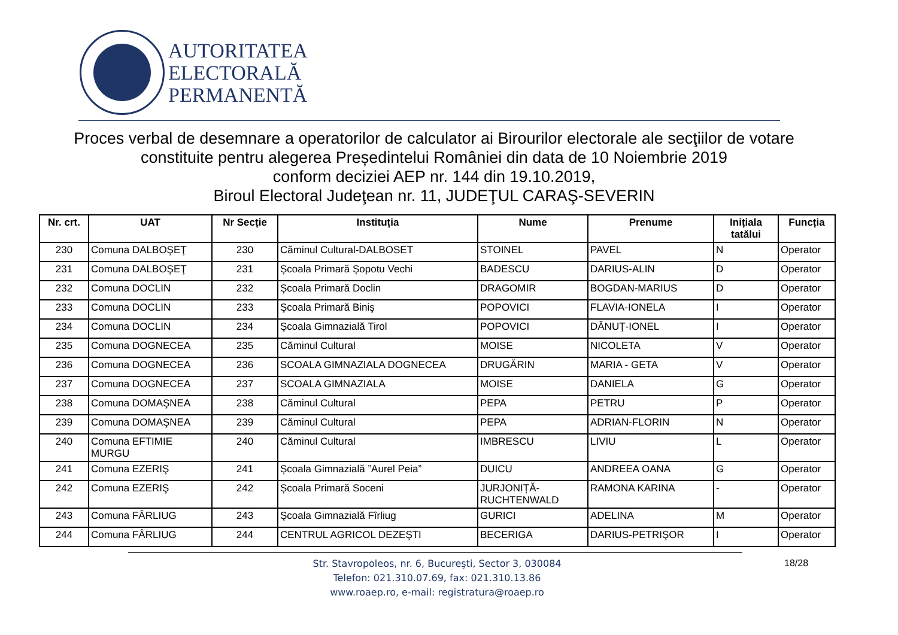AUTORITATEA
ELECTORALĂ
PERMANENTĂ
Proces verbal de desemnare a operatorilor de calculator ai Birourilor electorale ale secţiilor de votare constituite pentru alegerea Președintelui României din data de 10 Noiembrie 2019
conform deciziei AEP nr. 144 din 19.10.2019,
Biroul Electoral Judeţean nr. 11, JUDEŢUL CARAŞ-SEVERIN
| Nr. crt. | UAT | Nr Secție | Instituția | Nume | Prenume | Inițiala tatălui | Funcția |
| --- | --- | --- | --- | --- | --- | --- | --- |
| 230 | Comuna DALBOŞEŢ | 230 | Căminul Cultural-DALBOSET | STOINEL | PAVEL | N | Operator |
| 231 | Comuna DALBOŞEŢ | 231 | Școala Primară Șopotu Vechi | BADESCU | DARIUS-ALIN | D | Operator |
| 232 | Comuna DOCLIN | 232 | Școala Primară Doclin | DRAGOMIR | BOGDAN-MARIUS | D | Operator |
| 233 | Comuna DOCLIN | 233 | Şcoala Primară Biniş | POPOVICI | FLAVIA-IONELA | I | Operator |
| 234 | Comuna DOCLIN | 234 | Şcoala Gimnazială Tirol | POPOVICI | DĂNUŢ-IONEL | I | Operator |
| 235 | Comuna DOGNECEA | 235 | Căminul Cultural | MOISE | NICOLETA | V | Operator |
| 236 | Comuna DOGNECEA | 236 | SCOALA GIMNAZIALA DOGNECEA | DRUGĂRIN | MARIA - GETA | V | Operator |
| 237 | Comuna DOGNECEA | 237 | SCOALA GIMNAZIALA | MOISE | DANIELA | G | Operator |
| 238 | Comuna DOMAŞNEA | 238 | Căminul Cultural | PEPA | PETRU | P | Operator |
| 239 | Comuna DOMAŞNEA | 239 | Căminul Cultural | PEPA | ADRIAN-FLORIN | N | Operator |
| 240 | Comuna EFTIMIE MURGU | 240 | Căminul Cultural | IMBRESCU | LIVIU | L | Operator |
| 241 | Comuna EZERIŞ | 241 | Școala Gimnazială ”Aurel Peia” | DUICU | ANDREEA OANA | G | Operator |
| 242 | Comuna EZERIŞ | 242 | Școala Primară Soceni | JURJONIȚĂ-RUCHTENWALD | RAMONA KARINA | - | Operator |
| 243 | Comuna FÂRLIUG | 243 | Şcoala Gimnazială Fîrliug | GURICI | ADELINA | M | Operator |
| 244 | Comuna FÂRLIUG | 244 | CENTRUL AGRICOL DEZEŞTI | BECERIGA | DARIUS-PETRIŞOR | I | Operator |
Str. Stavropoleos, nr. 6, Bucureşti, Sector 3, 030084
Telefon: 021.310.07.69, fax: 021.310.13.86
www.roaep.ro, e-mail: registratura@roaep.ro
18/28